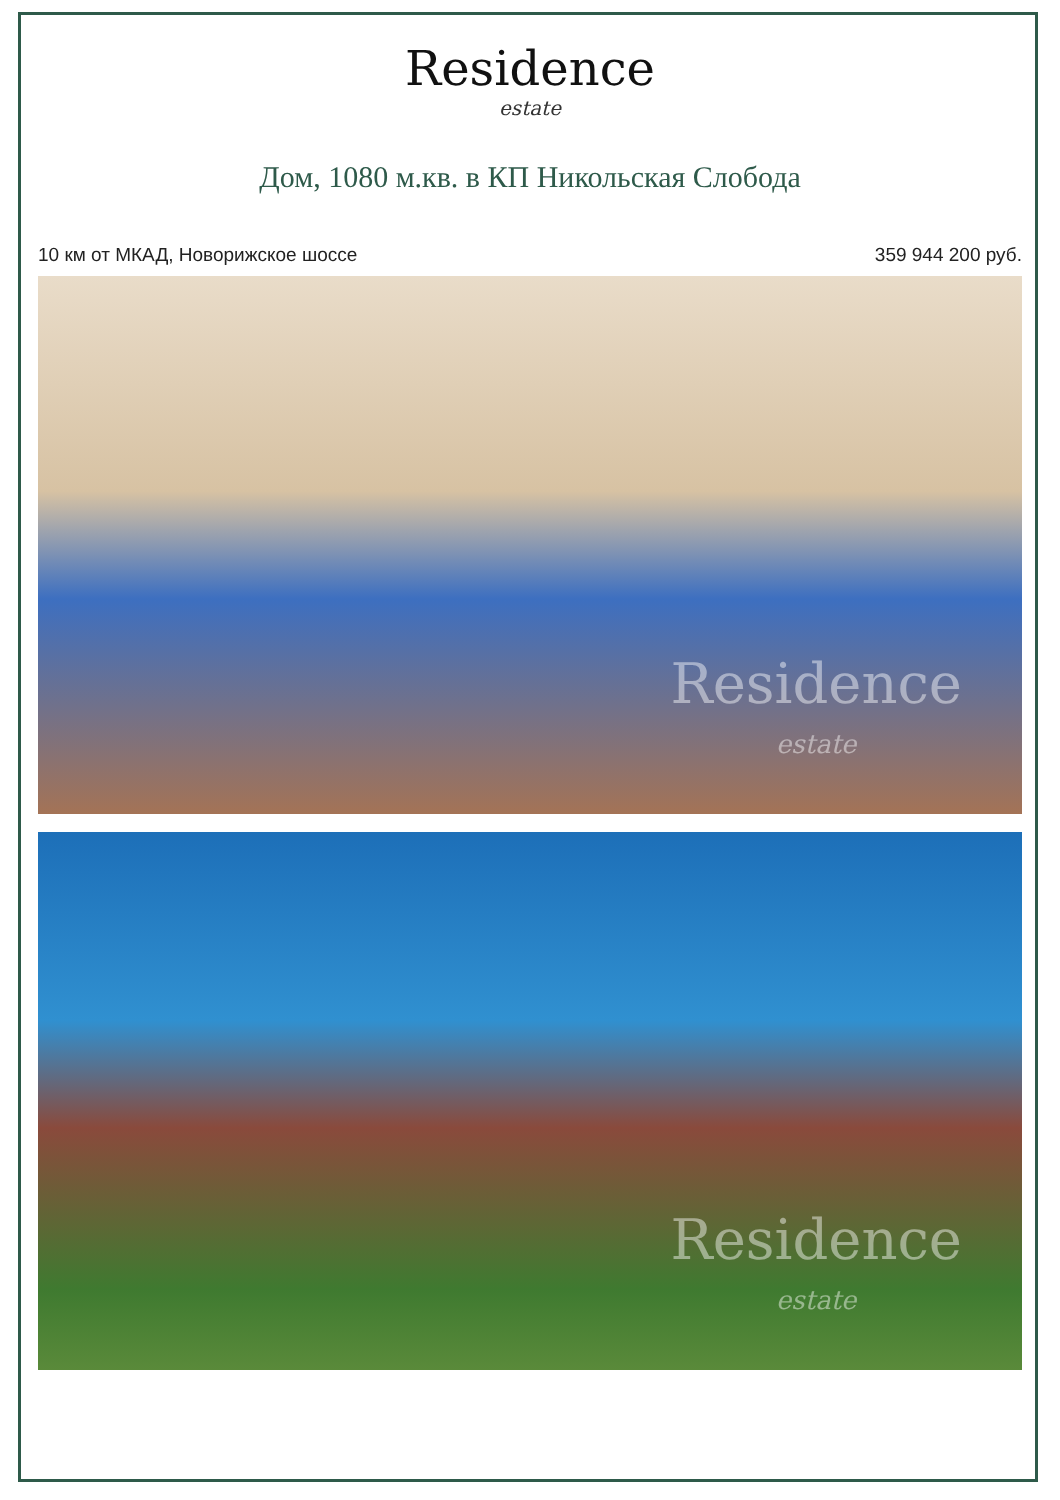Residence
estate
Дом, 1080 м.кв. в КП Никольская Слобода
10 км от МКАД, Новорижское шоссе 359 944 200 руб.
Residence
estate
Residence
estate